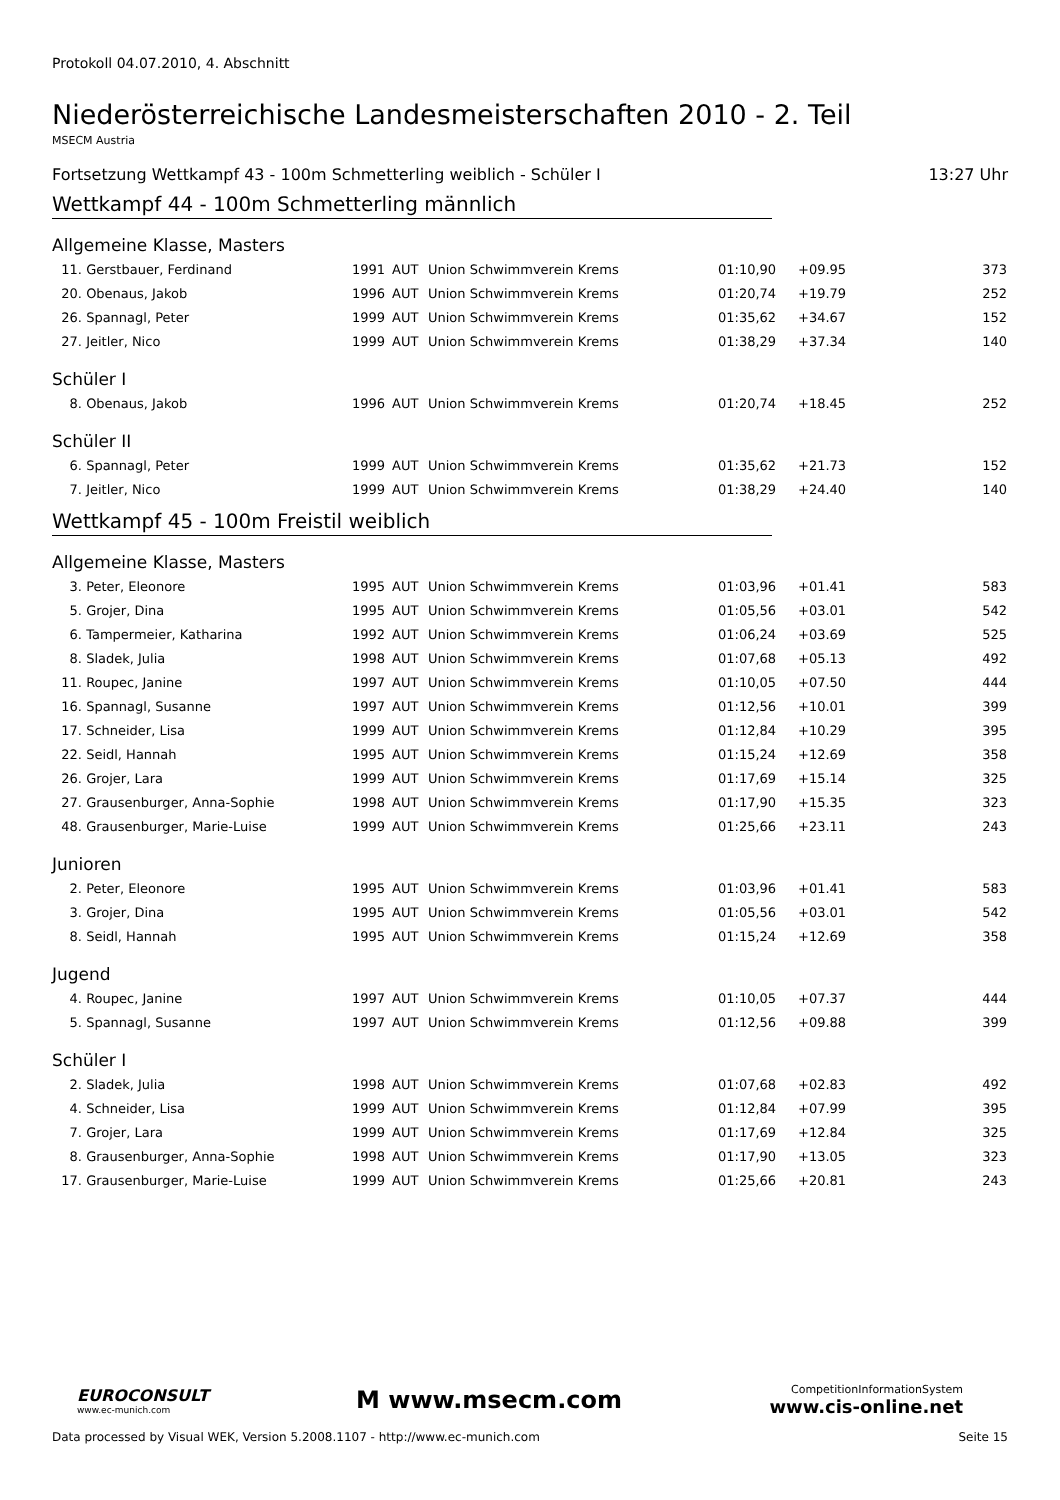Protokoll 04.07.2010, 4. Abschnitt
Niederösterreichische Landesmeisterschaften 2010 - 2. Teil
MSECM Austria
Fortsetzung Wettkampf 43 - 100m Schmetterling weiblich - Schüler I 13:27 Uhr
Wettkampf 44 - 100m Schmetterling männlich
Allgemeine Klasse, Masters
| 11. | Gerstbauer, Ferdinand | 1991 | AUT | Union Schwimmverein Krems | 01:10,90 | +09.95 | 373 |
| 20. | Obenaus, Jakob | 1996 | AUT | Union Schwimmverein Krems | 01:20,74 | +19.79 | 252 |
| 26. | Spannagl, Peter | 1999 | AUT | Union Schwimmverein Krems | 01:35,62 | +34.67 | 152 |
| 27. | Jeitler, Nico | 1999 | AUT | Union Schwimmverein Krems | 01:38,29 | +37.34 | 140 |
Schüler I
| 8. | Obenaus, Jakob | 1996 | AUT | Union Schwimmverein Krems | 01:20,74 | +18.45 | 252 |
Schüler II
| 6. | Spannagl, Peter | 1999 | AUT | Union Schwimmverein Krems | 01:35,62 | +21.73 | 152 |
| 7. | Jeitler, Nico | 1999 | AUT | Union Schwimmverein Krems | 01:38,29 | +24.40 | 140 |
Wettkampf 45 - 100m Freistil weiblich
Allgemeine Klasse, Masters
| 3. | Peter, Eleonore | 1995 | AUT | Union Schwimmverein Krems | 01:03,96 | +01.41 | 583 |
| 5. | Grojer, Dina | 1995 | AUT | Union Schwimmverein Krems | 01:05,56 | +03.01 | 542 |
| 6. | Tampermeier, Katharina | 1992 | AUT | Union Schwimmverein Krems | 01:06,24 | +03.69 | 525 |
| 8. | Sladek, Julia | 1998 | AUT | Union Schwimmverein Krems | 01:07,68 | +05.13 | 492 |
| 11. | Roupec, Janine | 1997 | AUT | Union Schwimmverein Krems | 01:10,05 | +07.50 | 444 |
| 16. | Spannagl, Susanne | 1997 | AUT | Union Schwimmverein Krems | 01:12,56 | +10.01 | 399 |
| 17. | Schneider, Lisa | 1999 | AUT | Union Schwimmverein Krems | 01:12,84 | +10.29 | 395 |
| 22. | Seidl, Hannah | 1995 | AUT | Union Schwimmverein Krems | 01:15,24 | +12.69 | 358 |
| 26. | Grojer, Lara | 1999 | AUT | Union Schwimmverein Krems | 01:17,69 | +15.14 | 325 |
| 27. | Grausenburger, Anna-Sophie | 1998 | AUT | Union Schwimmverein Krems | 01:17,90 | +15.35 | 323 |
| 48. | Grausenburger, Marie-Luise | 1999 | AUT | Union Schwimmverein Krems | 01:25,66 | +23.11 | 243 |
Junioren
| 2. | Peter, Eleonore | 1995 | AUT | Union Schwimmverein Krems | 01:03,96 | +01.41 | 583 |
| 3. | Grojer, Dina | 1995 | AUT | Union Schwimmverein Krems | 01:05,56 | +03.01 | 542 |
| 8. | Seidl, Hannah | 1995 | AUT | Union Schwimmverein Krems | 01:15,24 | +12.69 | 358 |
Jugend
| 4. | Roupec, Janine | 1997 | AUT | Union Schwimmverein Krems | 01:10,05 | +07.37 | 444 |
| 5. | Spannagl, Susanne | 1997 | AUT | Union Schwimmverein Krems | 01:12,56 | +09.88 | 399 |
Schüler I
| 2. | Sladek, Julia | 1998 | AUT | Union Schwimmverein Krems | 01:07,68 | +02.83 | 492 |
| 4. | Schneider, Lisa | 1999 | AUT | Union Schwimmverein Krems | 01:12,84 | +07.99 | 395 |
| 7. | Grojer, Lara | 1999 | AUT | Union Schwimmverein Krems | 01:17,69 | +12.84 | 325 |
| 8. | Grausenburger, Anna-Sophie | 1998 | AUT | Union Schwimmverein Krems | 01:17,90 | +13.05 | 323 |
| 17. | Grausenburger, Marie-Luise | 1999 | AUT | Union Schwimmverein Krems | 01:25,66 | +20.81 | 243 |
EUROCONSULT
www.ec-munich.com
M www.msecm.com
CompetitionInformationSystem
www.cis-online.net
Data processed by Visual WEK, Version 5.2008.1107 - http://www.ec-munich.com Seite 15